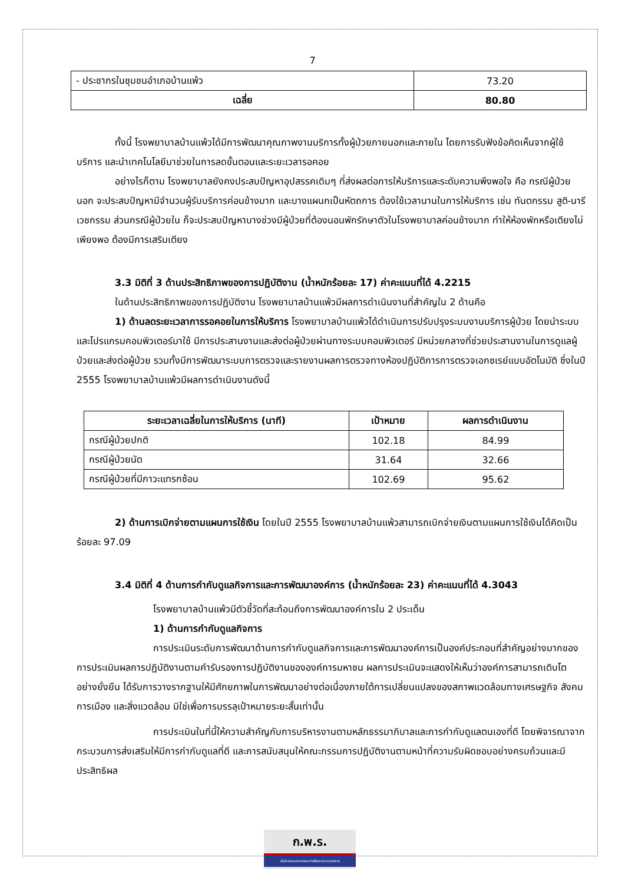7
| - ประชากรในชุมชนอำเภอบ้านแพ้ว | 73.20 |
| เฉลี่ย | 80.80 |
ทั้งนี้ โรงพยาบาลบ้านแพ้วได้มีการพัฒนาคุณภาพงานบริการทั้งผู้ป่วยภายนอกและภายใน โดยการรับฟังข้อคิดเห็นจากผู้ใช้บริการ และนำเทคโนโลยีมาช่วยในการลดขั้นตอนและระยะเวลารอคอย
อย่างไรก็ตาม โรงพยาบาลยังคงประสบปัญหาอุปสรรคเดิมๆ ที่ส่งผลต่อการให้บริการและระดับความพึงพอใจ คือ กรณีผู้ป่วยนอก จะประสบปัญหามีจำนวนผู้รับบริการค่อนข้างมาก และบางแผนกเป็นหัตถการ ต้องใช้เวลานานในการให้บริการ เช่น ทันตกรรม สูติ-นารีเวชกรรม ส่วนกรณีผู้ป่วยใน ก็จะประสบปัญหาบางช่วงมีผู้ป่วยที่ต้องนอนพักรักษาตัวในโรงพยาบาลค่อนข้างมาก ทำให้ห้องพักหรือเตียงไม่เพียงพอ ต้องมีการเสริมเตียง
3.3 มิติที่ 3 ด้านประสิทธิภาพของการปฏิบัติงาน (น้ำหนักร้อยละ 17) ค่าคะแนนที่ได้ 4.2215
ในด้านประสิทธิภาพของการปฏิบัติงาน โรงพยาบาลบ้านแพ้วมีผลการดำเนินงานที่สำคัญใน 2 ด้านคือ
1) ด้านลดระยะเวลาการรอคอยในการให้บริการ โรงพยาบาลบ้านแพ้วได้ดำเนินการปรับปรุงระบบงานบริการผู้ป่วย โดยนำระบบและโปรแกรมคอมพิวเตอร์มาใช้ มีการประสานงานและส่งต่อผู้ป่วยผ่านทางระบบคอมพิวเตอร์ มีหน่วยกลางที่ช่วยประสานงานในการดูแลผู้ป่วยและส่งต่อผู้ป่วย รวมทั้งมีการพัฒนาระบบการตรวจและรายงานผลการตรวจทางห้องปฏิบัติการการตรวจเอกซเรย์แบบอัตโนมัติ ซึ่งในปี 2555 โรงพยาบาลบ้านแพ้วมีผลการดำเนินงานดังนี้
| ระยะเวลาเฉลี่ยในการให้บริการ (นาที) | เป้าหมาย | ผลการดำเนินงาน |
| --- | --- | --- |
| กรณีผู้ป่วยปกติ | 102.18 | 84.99 |
| กรณีผู้ป่วยนัด | 31.64 | 32.66 |
| กรณีผู้ป่วยที่มีภาวะแทรกซ้อน | 102.69 | 95.62 |
2) ด้านการเบิกจ่ายตามแผนการใช้เงิน โดยในปี 2555 โรงพยาบาลบ้านแพ้วสามารถเบิกจ่ายเงินตามแผนการใช้เงินได้คิดเป็นร้อยละ 97.09
3.4 มิติที่ 4 ด้านการกำกับดูแลกิจการและการพัฒนาองค์การ (น้ำหนักร้อยละ 23) ค่าคะแนนที่ได้ 4.3043
โรงพยาบาลบ้านแพ้วมีตัวชี้วัดที่สะท้อนถึงการพัฒนาองค์การใน 2 ประเด็น
1) ด้านการกำกับดูแลกิจการ
การประเมินระดับการพัฒนาด้านการกำกับดูแลกิจการและการพัฒนาองค์การเป็นองค์ประกอบที่สำคัญอย่างมากของการประเมินผลการปฏิบัติงานตามคำรับรองการปฏิบัติงานขององค์การมหาชน ผลการประเมินจะแสดงให้เห็นว่าองค์การสามารถเติบโตอย่างยั่งยืน ได้รับการวางรากฐานให้มีศักยภาพในการพัฒนาอย่างต่อเนื่องภายใต้การเปลี่ยนแปลงของสภาพแวดล้อมทางเศรษฐกิจ สังคม การเมือง และสิ่งแวดล้อม มิใช่เพื่อการบรรลุเป้าหมายระยะสั้นเท่านั้น
การประเมินในที่นี้ให้ความสำคัญกับการบริหารงานตามหลักธรรมาภิบาลและการกำกับดูแลตนเองที่ดี โดยพิจารณาจากกระบวนการส่งเสริมให้มีการกำกับดูแลที่ดี และการสนับสนุนให้คณะกรรมการปฏิบัติงานตามหน้าที่ความรับผิดชอบอย่างครบถ้วนและมีประสิทธิผล
ก.พ.ร.
สำนักงานคณะกรรมการพัฒนาระบบราชการ